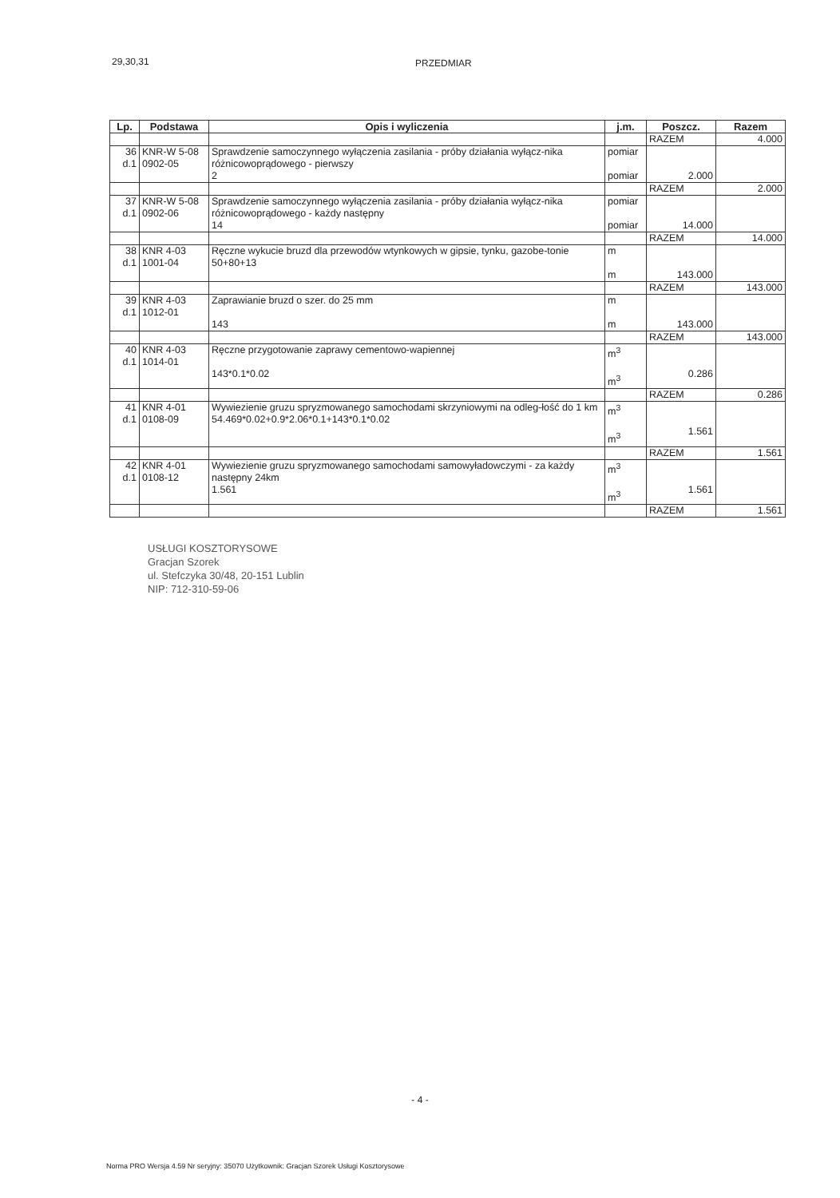29,30,31 PRZEDMIAR
| Lp. | Podstawa | Opis i wyliczenia | j.m. | Poszcz. | Razem |
| --- | --- | --- | --- | --- | --- |
| | | | | RAZEM | 4.000 |
| 36 d.1 | KNR-W 5-08 0902-05 | Sprawdzenie samoczynnego wyłączenia zasilania - próby działania wyłącz-nika różnicowoprądowego - pierwszy 2 | pomiar pomiar | 2.000 | |
| | | | | RAZEM | 2.000 |
| 37 d.1 | KNR-W 5-08 0902-06 | Sprawdzenie samoczynnego wyłączenia zasilania - próby działania wyłącz-nika różnicowoprądowego - każdy następny 14 | pomiar pomiar | 14.000 | |
| | | | | RAZEM | 14.000 |
| 38 d.1 | KNR 4-03 1001-04 | Ręczne wykucie bruzd dla przewodów wtynkowych w gipsie, tynku, gazobe-tonie 50+80+13 | m m | 143.000 | |
| | | | | RAZEM | 143.000 |
| 39 d.1 | KNR 4-03 1012-01 | Zaprawianie bruzd o szer. do 25 mm 143 | m m | 143.000 | |
| | | | | RAZEM | 143.000 |
| 40 d.1 | KNR 4-03 1014-01 | Ręczne przygotowanie zaprawy cementowo-wapiennej 143*0.1*0.02 | m<sup>3</sup> m<sup>3</sup> | 0.286 | |
| | | | | RAZEM | 0.286 |
| 41 d.1 | KNR 4-01 0108-09 | Wywiezienie gruzu spryzmowanego samochodami skrzyniowymi na odleg-łość do 1 km 54.469*0.02+0.9*2.06*0.1+143*0.1*0.02 | m<sup>3</sup> m<sup>3</sup> | 1.561 | |
| | | | | RAZEM | 1.561 |
| 42 d.1 | KNR 4-01 0108-12 | Wywiezienie gruzu spryzmowanego samochodami samowyładowczymi - za każdy następny 24km 1.561 | m<sup>3</sup> m<sup>3</sup> | 1.561 | |
| | | | | RAZEM | 1.561 |
USŁUGI KOSZTORYSOWE
Gracjan Szorek
ul. Stefczyka 30/48, 20-151 Lublin
NIP: 712-310-59-06
- 4 -
Norma PRO Wersja 4.59 Nr seryjny: 35070 Użytkownik: Gracjan Szorek Usługi Kosztorysowe